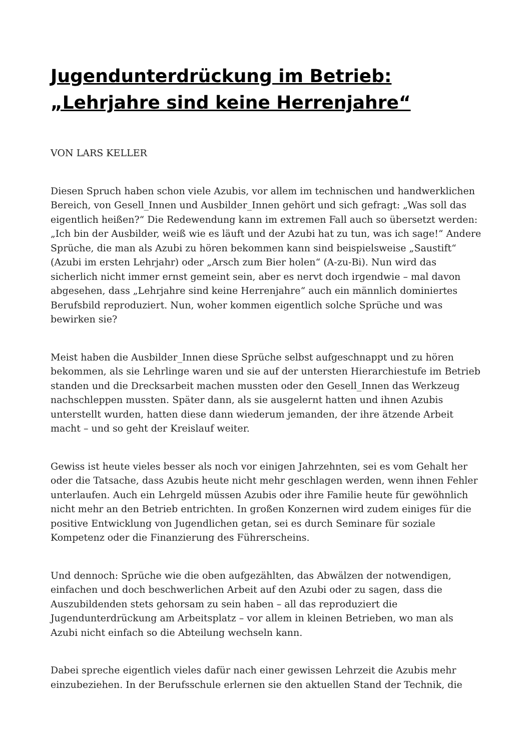Jugendunterdrückung im Betrieb: „Lehrjahre sind keine Herrenjahre“
VON LARS KELLER
Diesen Spruch haben schon viele Azubis, vor allem im technischen und handwerklichen Bereich, von Gesell_Innen und Ausbilder_Innen gehört und sich gefragt: „Was soll das eigentlich heißen?“ Die Redewendung kann im extremen Fall auch so übersetzt werden: „Ich bin der Ausbilder, weiß wie es läuft und der Azubi hat zu tun, was ich sage!“ Andere Sprüche, die man als Azubi zu hören bekommen kann sind beispielsweise „Saustift“ (Azubi im ersten Lehrjahr) oder „Arsch zum Bier holen“ (A-zu-Bi). Nun wird das sicherlich nicht immer ernst gemeint sein, aber es nervt doch irgendwie – mal davon abgesehen, dass „Lehrjahre sind keine Herrenjahre“ auch ein männlich dominiertes Berufsbild reproduziert. Nun, woher kommen eigentlich solche Sprüche und was bewirken sie?
Meist haben die Ausbilder_Innen diese Sprüche selbst aufgeschnappt und zu hören bekommen, als sie Lehrlinge waren und sie auf der untersten Hierarchiestufe im Betrieb standen und die Drecksarbeit machen mussten oder den Gesell_Innen das Werkzeug nachschleppen mussten. Später dann, als sie ausgelernt hatten und ihnen Azubis unterstellt wurden, hatten diese dann wiederum jemanden, der ihre ätzende Arbeit macht – und so geht der Kreislauf weiter.
Gewiss ist heute vieles besser als noch vor einigen Jahrzehnten, sei es vom Gehalt her oder die Tatsache, dass Azubis heute nicht mehr geschlagen werden, wenn ihnen Fehler unterlaufen. Auch ein Lehrgeld müssen Azubis oder ihre Familie heute für gewöhnlich nicht mehr an den Betrieb entrichten. In großen Konzernen wird zudem einiges für die positive Entwicklung von Jugendlichen getan, sei es durch Seminare für soziale Kompetenz oder die Finanzierung des Führerscheins.
Und dennoch: Sprüche wie die oben aufgezählten, das Abwälzen der notwendigen, einfachen und doch beschwerlichen Arbeit auf den Azubi oder zu sagen, dass die Auszubildenden stets gehorsam zu sein haben – all das reproduziert die Jugendunterdrückung am Arbeitsplatz – vor allem in kleinen Betrieben, wo man als Azubi nicht einfach so die Abteilung wechseln kann.
Dabei spreche eigentlich vieles dafür nach einer gewissen Lehrzeit die Azubis mehr einzubeziehen. In der Berufsschule erlernen sie den aktuellen Stand der Technik, die